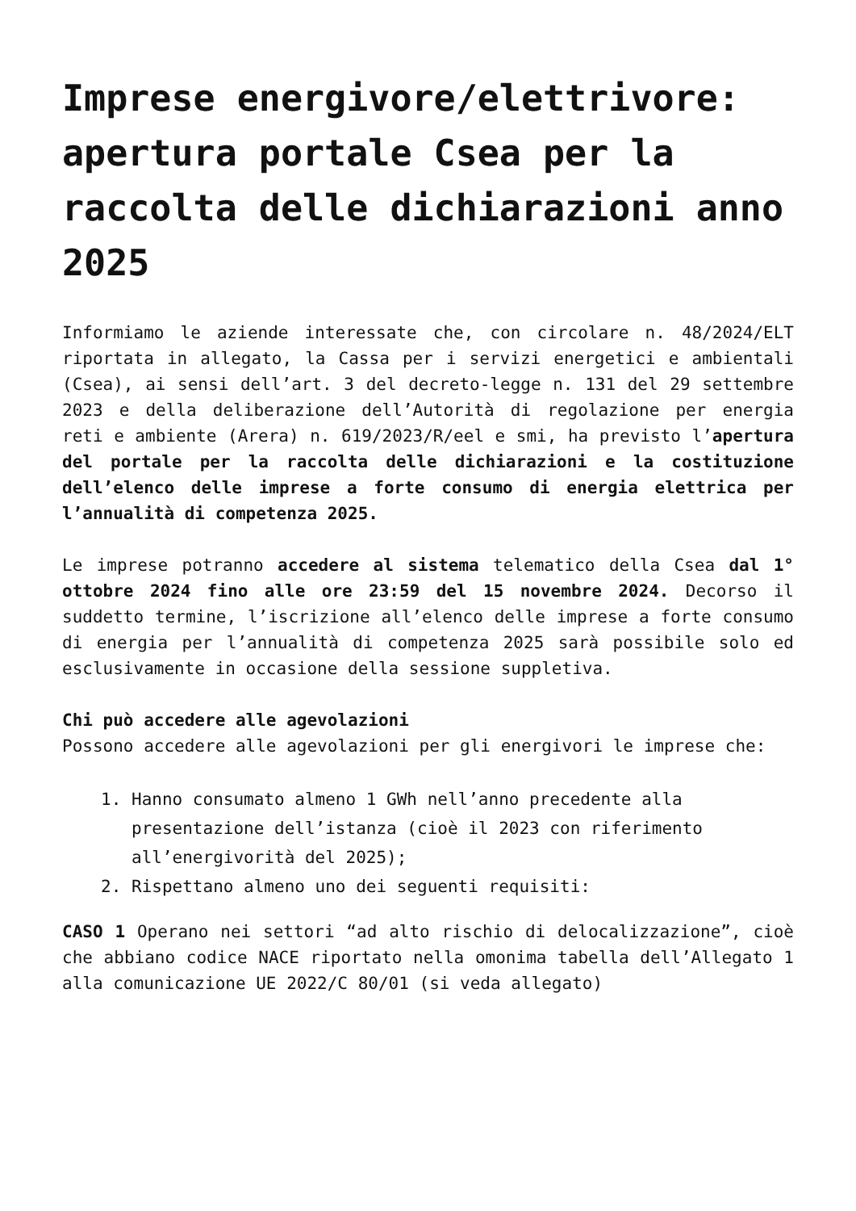Imprese energivore/elettrivore: apertura portale Csea per la raccolta delle dichiarazioni anno 2025
Informiamo le aziende interessate che, con circolare n. 48/2024/ELT riportata in allegato, la Cassa per i servizi energetici e ambientali (Csea), ai sensi dell’art. 3 del decreto-legge n. 131 del 29 settembre 2023 e della deliberazione dell’Autorità di regolazione per energia reti e ambiente (Arera) n. 619/2023/R/eel e smi, ha previsto l’apertura del portale per la raccolta delle dichiarazioni e la costituzione dell’elenco delle imprese a forte consumo di energia elettrica per l’annualità di competenza 2025.
Le imprese potranno accedere al sistema telematico della Csea dal 1° ottobre 2024 fino alle ore 23:59 del 15 novembre 2024. Decorso il suddetto termine, l’iscrizione all’elenco delle imprese a forte consumo di energia per l’annualità di competenza 2025 sarà possibile solo ed esclusivamente in occasione della sessione suppletiva.
Chi può accedere alle agevolazioni
Possono accedere alle agevolazioni per gli energivori le imprese che:
1. Hanno consumato almeno 1 GWh nell’anno precedente alla presentazione dell’istanza (cioè il 2023 con riferimento all’energivorità del 2025);
2. Rispettano almeno uno dei seguenti requisiti:
CASO 1 Operano nei settori “ad alto rischio di delocalizzazione”, cioè che abbiano codice NACE riportato nella omonima tabella dell’Allegato 1 alla comunicazione UE 2022/C 80/01 (si veda allegato)